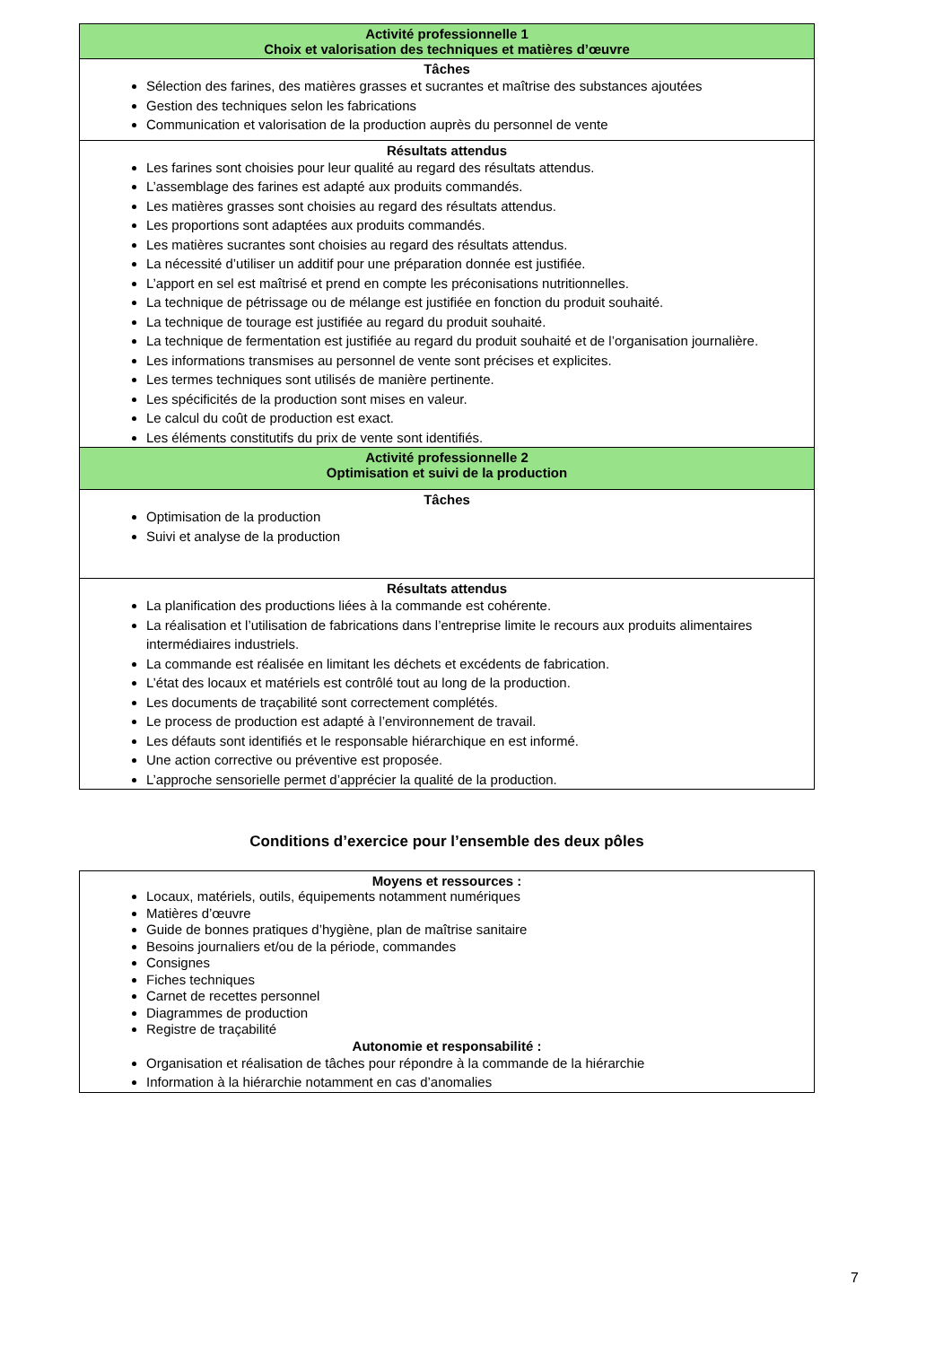| Activité professionnelle 1 Choix et valorisation des techniques et matières d’œuvre |
| Tâches Sélection des farines, des matières grasses et sucrantes et maîtrise des substances ajoutées Gestion des techniques selon les fabrications Communication et valorisation de la production auprès du personnel de vente |
| Résultats attendus Les farines sont choisies pour leur qualité au regard des résultats attendus. L’assemblage des farines est adapté aux produits commandés. Les matières grasses sont choisies au regard des résultats attendus. Les proportions sont adaptées aux produits commandés. Les matières sucrantes sont choisies au regard des résultats attendus. La nécessité d’utiliser un additif pour une préparation donnée est justifiée. L’apport en sel est maîtrisé et prend en compte les préconisations nutritionnelles. La technique de pétrissage ou de mélange est justifiée en fonction du produit souhaité. La technique de tourage est justifiée au regard du produit souhaité. La technique de fermentation est justifiée au regard du produit souhaité et de l’organisation journalière. Les informations transmises au personnel de vente sont précises et explicites. Les termes techniques sont utilisés de manière pertinente. Les spécificités de la production sont mises en valeur. Le calcul du coût de production est exact. Les éléments constitutifs du prix de vente sont identifiés. |
| Activité professionnelle 2 Optimisation et suivi de la production |
| Tâches Optimisation de la production Suivi et analyse de la production |
| Résultats attendus La planification des productions liées à la commande est cohérente. La réalisation et l’utilisation de fabrications dans l’entreprise limite le recours aux produits alimentaires intermédiaires industriels. La commande est réalisée en limitant les déchets et excédents de fabrication. L’état des locaux et matériels est contrôlé tout au long de la production. Les documents de traçabilité sont correctement complétés. Le process de production est adapté à l’environnement de travail. Les défauts sont identifiés et le responsable hiérarchique en est informé. Une action corrective ou préventive est proposée. L’approche sensorielle permet d’apprécier la qualité de la production. |
Conditions d’exercice pour l’ensemble des deux pôles
| Moyens et ressources : Locaux, matériels, outils, équipements notamment numériques Matières d’œuvre Guide de bonnes pratiques d’hygiène, plan de maîtrise sanitaire Besoins journaliers et/ou de la période, commandes Consignes Fiches techniques Carnet de recettes personnel Diagrammes de production Registre de traçabilité Autonomie et responsabilité : Organisation et réalisation de tâches pour répondre à la commande de la hiérarchie Information à la hiérarchie notamment en cas d’anomalies |
7